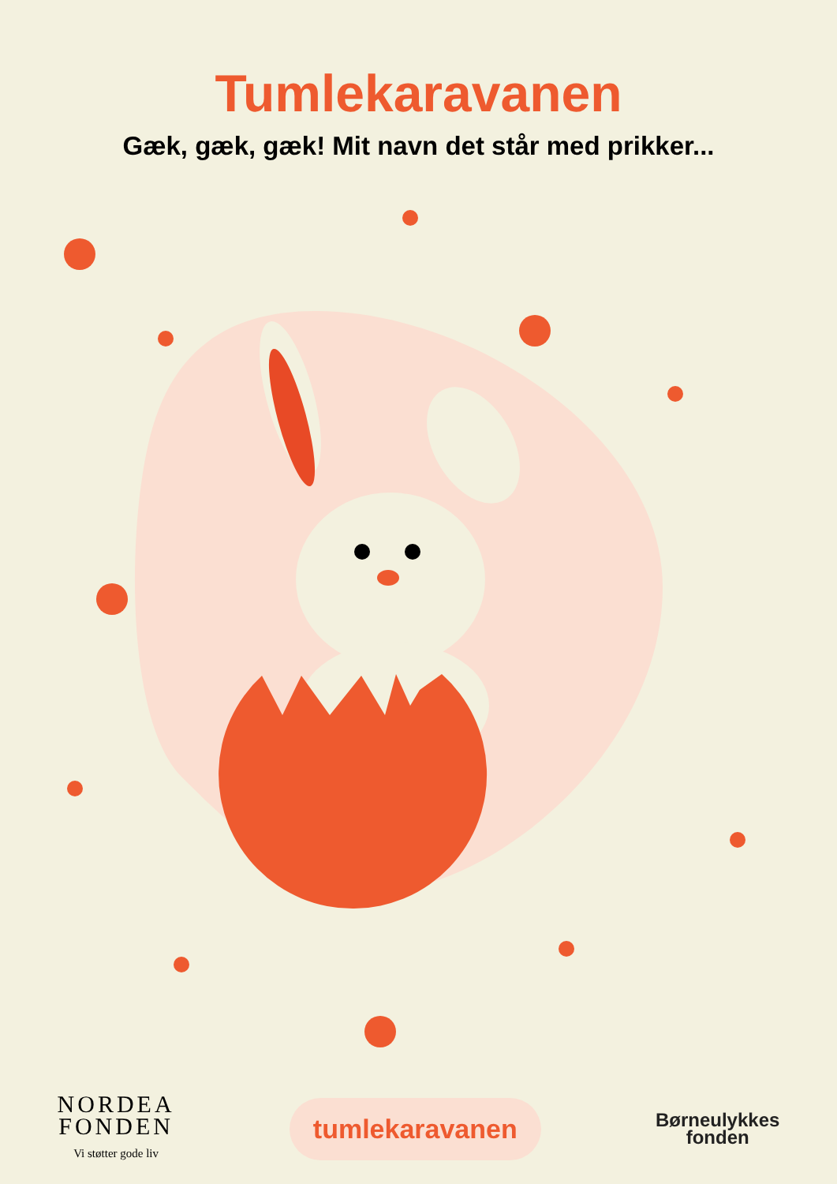Tumlekaravanen
Gæk, gæk, gæk! Mit navn det står med prikker...
NORDEA
FONDEN
Vi støtter gode liv
tumlekaravanen
Børneulykkes
fonden